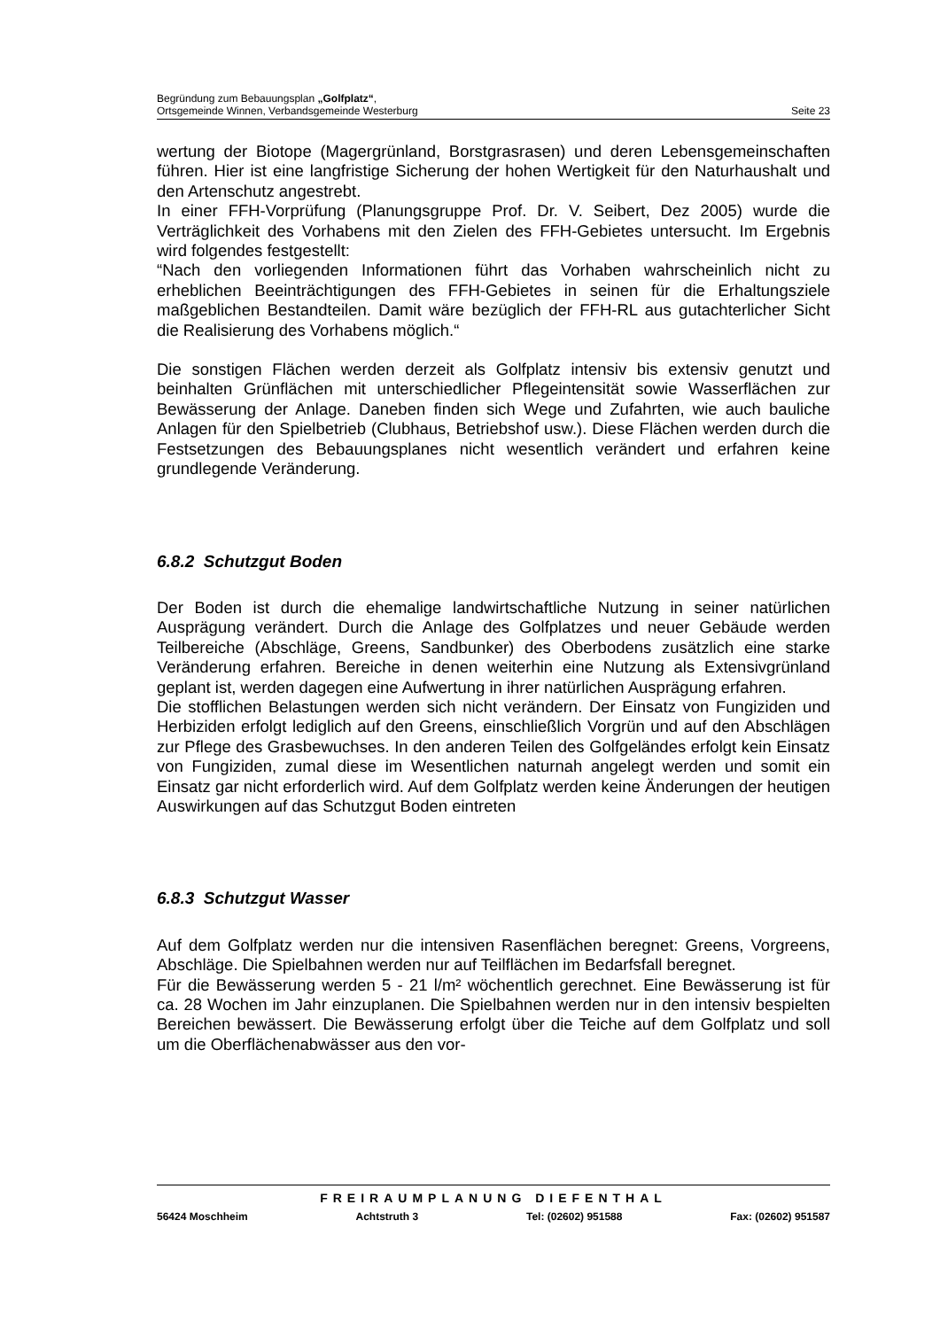Begründung zum Bebauungsplan „Golfplatz“,
Ortsgemeinde Winnen, Verbandsgemeinde Westerburg Seite 23
wertung der Biotope (Magergrünland, Borstgrasrasen) und deren Lebensgemeinschaften führen. Hier ist eine langfristige Sicherung der hohen Wertigkeit für den Naturhaushalt und den Artenschutz angestrebt.
In einer FFH-Vorprüfung (Planungsgruppe Prof. Dr. V. Seibert, Dez 2005) wurde die Verträglichkeit des Vorhabens mit den Zielen des FFH-Gebietes untersucht. Im Ergebnis wird folgendes festgestellt:
“Nach den vorliegenden Informationen führt das Vorhaben wahrscheinlich nicht zu erheblichen Beeinträchtigungen des FFH-Gebietes in seinen für die Erhaltungsziele maßgeblichen Bestandteilen. Damit wäre bezüglich der FFH-RL aus gutachterlicher Sicht die Realisierung des Vorhabens möglich.“
Die sonstigen Flächen werden derzeit als Golfplatz intensiv bis extensiv genutzt und beinhalten Grünflächen mit unterschiedlicher Pflegeintensität sowie Wasserflächen zur Bewässerung der Anlage. Daneben finden sich Wege und Zufahrten, wie auch bauliche Anlagen für den Spielbetrieb (Clubhaus, Betriebshof usw.). Diese Flächen werden durch die Festsetzungen des Bebauungsplanes nicht wesentlich verändert und erfahren keine grundlegende Veränderung.
6.8.2 Schutzgut Boden
Der Boden ist durch die ehemalige landwirtschaftliche Nutzung in seiner natürlichen Ausprägung verändert. Durch die Anlage des Golfplatzes und neuer Gebäude werden Teilbereiche (Abschläge, Greens, Sandbunker) des Oberbodens zusätzlich eine starke Veränderung erfahren. Bereiche in denen weiterhin eine Nutzung als Extensivgrünland geplant ist, werden dagegen eine Aufwertung in ihrer natürlichen Ausprägung erfahren.
Die stofflichen Belastungen werden sich nicht verändern. Der Einsatz von Fungiziden und Herbiziden erfolgt lediglich auf den Greens, einschließlich Vorgrün und auf den Abschlägen zur Pflege des Grasbewuchses. In den anderen Teilen des Golfgeländes erfolgt kein Einsatz von Fungiziden, zumal diese im Wesentlichen naturnah angelegt werden und somit ein Einsatz gar nicht erforderlich wird. Auf dem Golfplatz werden keine Änderungen der heutigen Auswirkungen auf das Schutzgut Boden eintreten
6.8.3 Schutzgut Wasser
Auf dem Golfplatz werden nur die intensiven Rasenflächen beregnet: Greens, Vorgreens, Abschläge. Die Spielbahnen werden nur auf Teilflächen im Bedarfsfall beregnet.
Für die Bewässerung werden 5 - 21 l/m² wöchentlich gerechnet. Eine Bewässerung ist für ca. 28 Wochen im Jahr einzuplanen. Die Spielbahnen werden nur in den intensiv bespielten Bereichen bewässert. Die Bewässerung erfolgt über die Teiche auf dem Golfplatz und soll um die Oberflächenabwässer aus den vor-
FREIRAUMPLANUNG DIEFENTHAL
56424 Moschheim Achtstruth 3 Tel: (02602) 951588 Fax: (02602) 951587